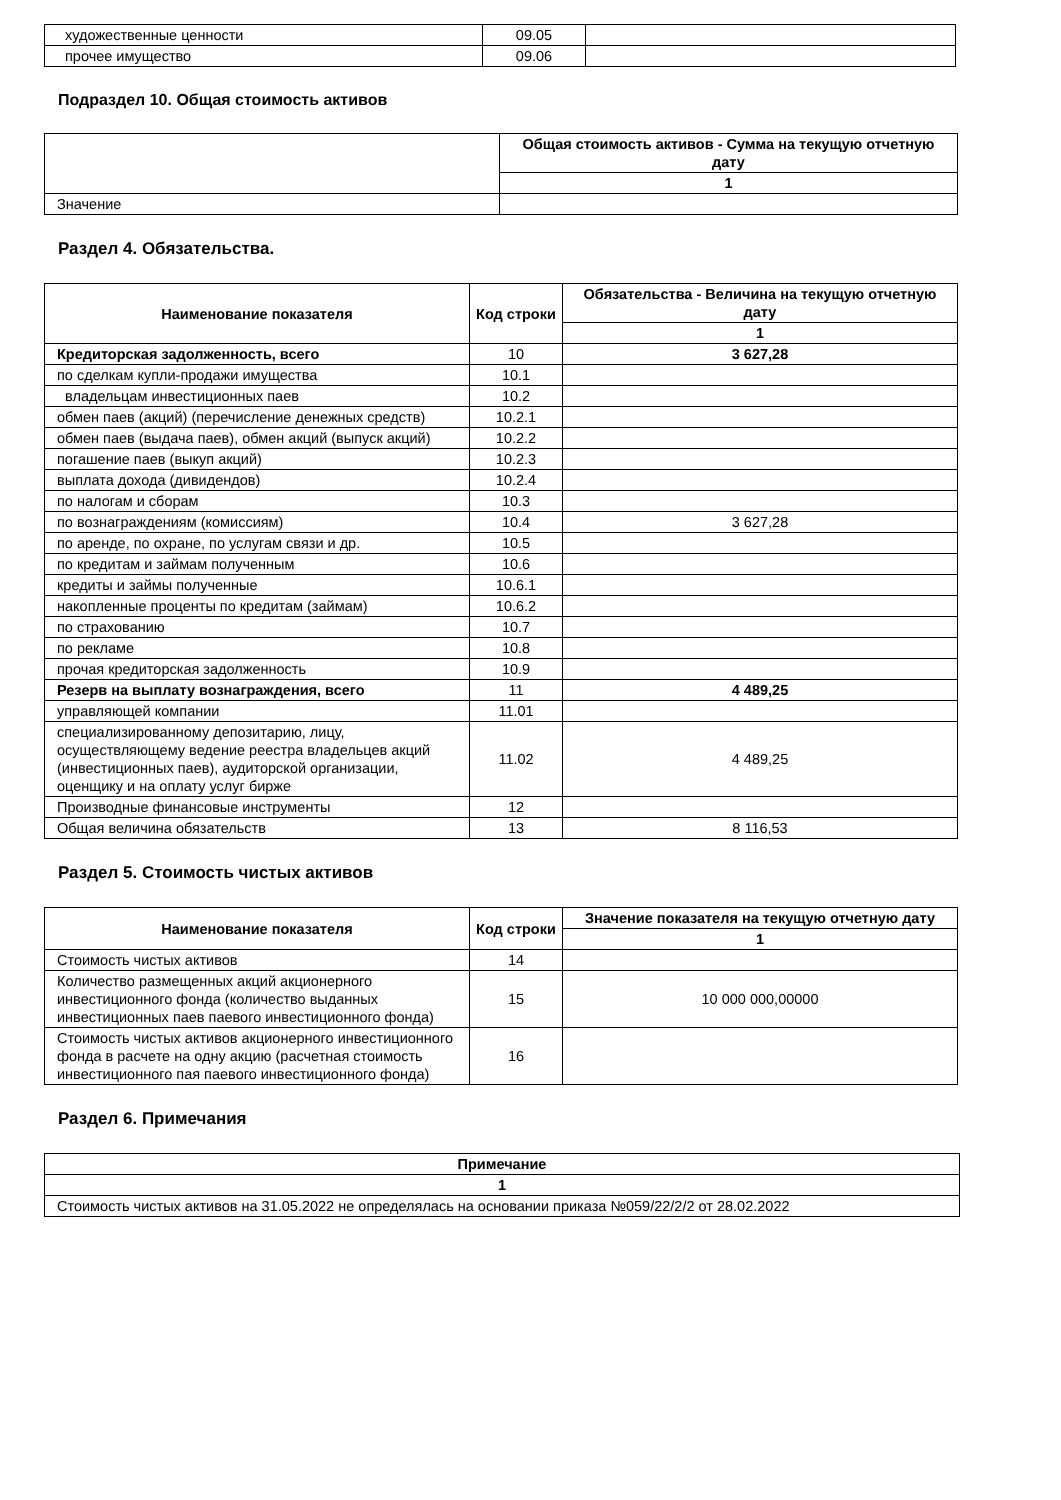| художественные ценности | 09.05 | |
| прочее имущество | 09.06 | |
Подраздел 10. Общая стоимость активов
| | Общая стоимость активов - Сумма на текущую отчетную дату |
| | 1 |
| Значение | |
Раздел 4. Обязательства.
| Наименование показателя | Код строки | Обязательства - Величина на текущую отчетную дату |
| --- | --- | --- |
| | | 1 |
| Кредиторская задолженность, всего | 10 | 3 627,28 |
| по сделкам купли-продажи имущества | 10.1 | |
| владельцам инвестиционных паев | 10.2 | |
| обмен паев (акций) (перечисление денежных средств) | 10.2.1 | |
| обмен паев (выдача паев), обмен акций (выпуск акций) | 10.2.2 | |
| погашение паев (выкуп акций) | 10.2.3 | |
| выплата дохода (дивидендов) | 10.2.4 | |
| по налогам и сборам | 10.3 | |
| по вознаграждениям (комиссиям) | 10.4 | 3 627,28 |
| по аренде, по охране, по услугам связи и др. | 10.5 | |
| по кредитам и займам полученным | 10.6 | |
| кредиты и займы полученные | 10.6.1 | |
| накопленные проценты по кредитам (займам) | 10.6.2 | |
| по страхованию | 10.7 | |
| по рекламе | 10.8 | |
| прочая кредиторская задолженность | 10.9 | |
| Резерв на выплату вознаграждения, всего | 11 | 4 489,25 |
| управляющей компании | 11.01 | |
| специализированному депозитарию, лицу, осуществляющему ведение реестра владельцев акций (инвестиционных паев), аудиторской организации, оценщику и на оплату услуг бирже | 11.02 | 4 489,25 |
| Производные финансовые инструменты | 12 | |
| Общая величина обязательств | 13 | 8 116,53 |
Раздел 5. Стоимость чистых активов
| Наименование показателя | Код строки | Значение показателя на текущую отчетную дату |
| --- | --- | --- |
| | | 1 |
| Стоимость чистых активов | 14 | |
| Количество размещенных акций акционерного инвестиционного фонда (количество выданных инвестиционных паев паевого инвестиционного фонда) | 15 | 10 000 000,00000 |
| Стоимость чистых активов акционерного инвестиционного фонда в расчете на одну акцию (расчетная стоимость инвестиционного пая паевого инвестиционного фонда) | 16 | |
Раздел 6. Примечания
| Примечание |
| --- |
| 1 |
| Стоимость чистых активов на 31.05.2022 не определялась на основании приказа №059/22/2/2 от 28.02.2022 |